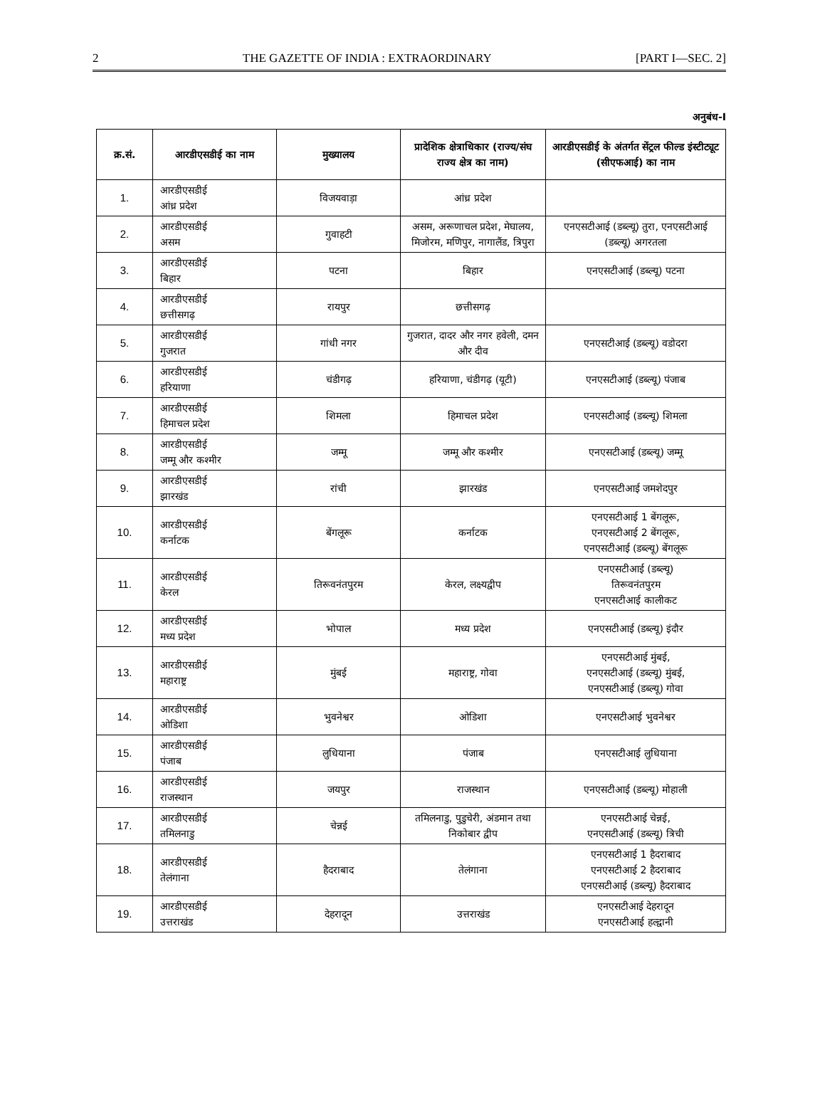2 THE GAZETTE OF INDIA : EXTRAORDINARY [PART I—SEC. 2]
अनुबंध-I
| क्र.सं. | आरडीएसडीई का नाम | मुख्यालय | प्रादेशिक क्षेत्राधिकार (राज्य/संघ राज्य क्षेत्र का नाम) | आरडीएसडीई के अंतर्गत सेंट्रल फील्ड इंस्टीट्यूट (सीएफआई) का नाम |
| --- | --- | --- | --- | --- |
| 1. | आरडीएसडीई आंध्र प्रदेश | विजयवाड़ा | आंध्र प्रदेश | |
| 2. | आरडीएसडीई असम | गुवाहटी | असम, अरूणाचल प्रदेश, मेघालय, मिजोरम, मणिपुर, नागालैंड, त्रिपुरा | एनएसटीआई (डब्ल्यू) तुरा, एनएसटीआई (डब्ल्यू) अगरतला |
| 3. | आरडीएसडीई बिहार | पटना | बिहार | एनएसटीआई (डब्ल्यू) पटना |
| 4. | आरडीएसडीई छत्तीसगढ़ | रायपुर | छत्तीसगढ़ | |
| 5. | आरडीएसडीई गुजरात | गांधी नगर | गुजरात, दादर और नगर हवेली, दमन और दीव | एनएसटीआई (डब्ल्यू) वडोदरा |
| 6. | आरडीएसडीई हरियाणा | चंडीगढ़ | हरियाणा, चंडीगढ़ (यूटी) | एनएसटीआई (डब्ल्यू) पंजाब |
| 7. | आरडीएसडीई हिमाचल प्रदेश | शिमला | हिमाचल प्रदेश | एनएसटीआई (डब्ल्यू) शिमला |
| 8. | आरडीएसडीई जम्मू और कश्मीर | जम्मू | जम्मू और कश्मीर | एनएसटीआई (डब्ल्यू) जम्मू |
| 9. | आरडीएसडीई झारखंड | रांची | झारखंड | एनएसटीआई जमशेदपुर |
| 10. | आरडीएसडीई कर्नाटक | बेंगलूरू | कर्नाटक | एनएसटीआई 1 बेंगलूरू, एनएसटीआई 2 बेंगलूरू, एनएसटीआई (डब्ल्यू) बेंगलूरू |
| 11. | आरडीएसडीई केरल | तिरूवनंतपुरम | केरल, लक्ष्यद्वीप | एनएसटीआई (डब्ल्यू) तिरूवनंतपुरम एनएसटीआई कालीकट |
| 12. | आरडीएसडीई मध्य प्रदेश | भोपाल | मध्य प्रदेश | एनएसटीआई (डब्ल्यू) इंदौर |
| 13. | आरडीएसडीई महाराष्ट्र | मुंबई | महाराष्ट्र, गोवा | एनएसटीआई मुंबई, एनएसटीआई (डब्ल्यू) मुंबई, एनएसटीआई (डब्ल्यू) गोवा |
| 14. | आरडीएसडीई ओडिशा | भुवनेश्वर | ओडिशा | एनएसटीआई भुवनेश्वर |
| 15. | आरडीएसडीई पंजाब | लुधियाना | पंजाब | एनएसटीआई लुधियाना |
| 16. | आरडीएसडीई राजस्थान | जयपुर | राजस्थान | एनएसटीआई (डब्ल्यू) मोहाली |
| 17. | आरडीएसडीई तमिलनाडु | चेन्नई | तमिलनाडु, पुडुचेरी, अंडमान तथा निकोबार द्वीप | एनएसटीआई चेन्नई, एनएसटीआई (डब्ल्यू) त्रिची |
| 18. | आरडीएसडीई तेलंगाना | हैदराबाद | तेलंगाना | एनएसटीआई 1 हैदराबाद एनएसटीआई 2 हैदराबाद एनएसटीआई (डब्ल्यू) हैदराबाद |
| 19. | आरडीएसडीई उत्तराखंड | देहरादून | उत्तराखंड | एनएसटीआई देहरादून एनएसटीआई हल्द्वानी |